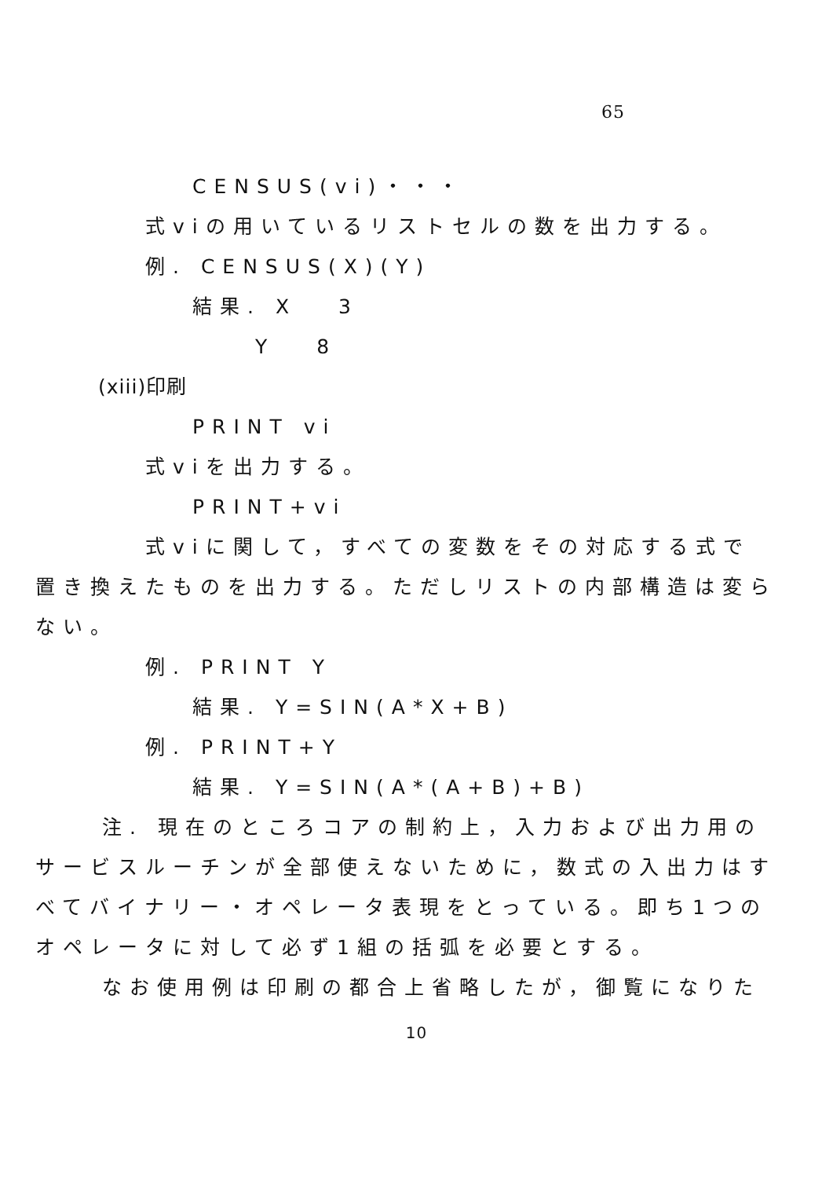65
CENSUS(vi)・・・
式viの用いているリストセルの数を出力する。
例. CENSUS(X)(Y)
結果. X　 3
Y　 8
(xiii)印刷
PRINT vi
式viを出力する。
PRINT+vi
式viに関して，すべての変数をその対応する式で
置き換えたものを出力する。ただしリストの内部構造は変ら
ない。
例. PRINT Y
結果. Y=SIN(A*X+B)
例. PRINT+Y
結果. Y=SIN(A*(A+B)+B)
注. 現在のところコアの制約上，入力および出力用の
サービスルーチンが全部使えないために，数式の入出力はす
べてバイナリー・オペレータ表現をとっている。即ち1つの
オペレータに対して必ず1組の括弧を必要とする。
なお使用例は印刷の都合上省略したが，御覧になりた
10